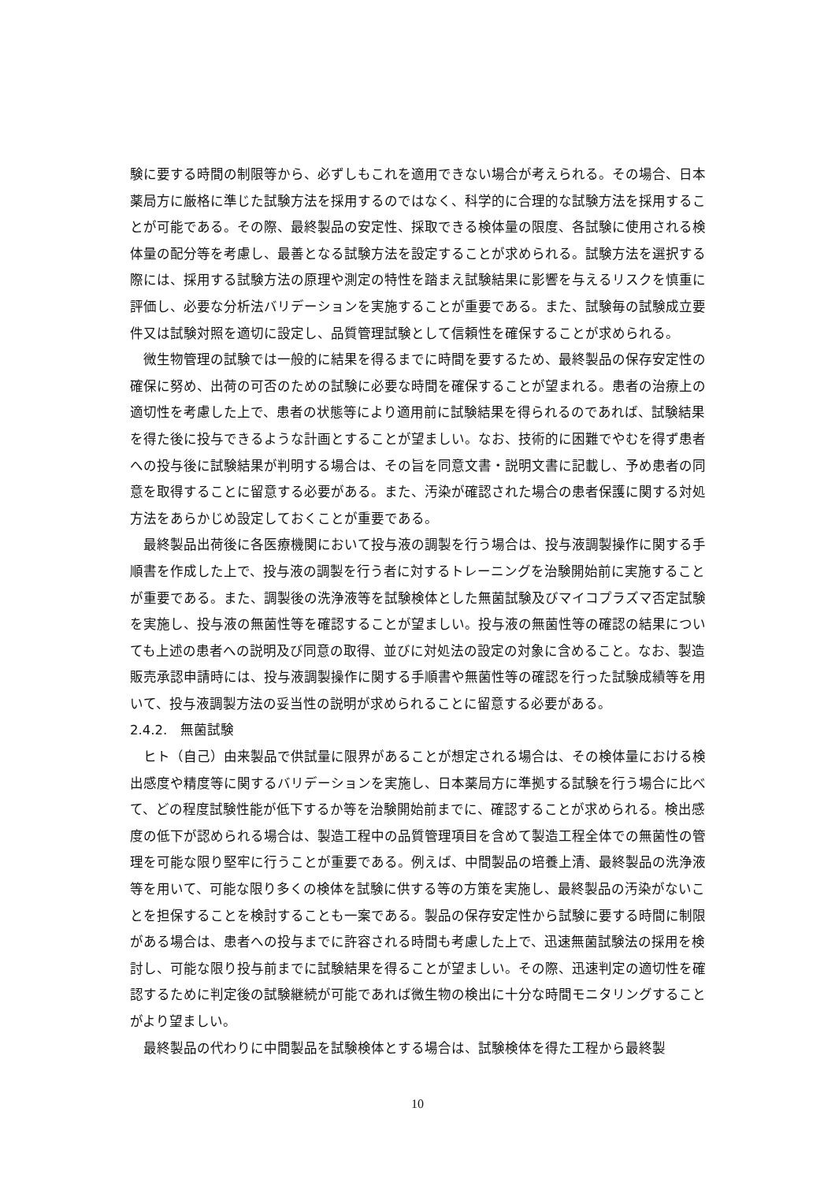験に要する時間の制限等から、必ずしもこれを適用できない場合が考えられる。その場合、日本薬局方に厳格に準じた試験方法を採用するのではなく、科学的に合理的な試験方法を採用することが可能である。その際、最終製品の安定性、採取できる検体量の限度、各試験に使用される検体量の配分等を考慮し、最善となる試験方法を設定することが求められる。試験方法を選択する際には、採用する試験方法の原理や測定の特性を踏まえ試験結果に影響を与えるリスクを慎重に評価し、必要な分析法バリデーションを実施することが重要である。また、試験毎の試験成立要件又は試験対照を適切に設定し、品質管理試験として信頼性を確保することが求められる。
微生物管理の試験では一般的に結果を得るまでに時間を要するため、最終製品の保存安定性の確保に努め、出荷の可否のための試験に必要な時間を確保することが望まれる。患者の治療上の適切性を考慮した上で、患者の状態等により適用前に試験結果を得られるのであれば、試験結果を得た後に投与できるような計画とすることが望ましい。なお、技術的に困難でやむを得ず患者への投与後に試験結果が判明する場合は、その旨を同意文書・説明文書に記載し、予め患者の同意を取得することに留意する必要がある。また、汚染が確認された場合の患者保護に関する対処方法をあらかじめ設定しておくことが重要である。
最終製品出荷後に各医療機関において投与液の調製を行う場合は、投与液調製操作に関する手順書を作成した上で、投与液の調製を行う者に対するトレーニングを治験開始前に実施することが重要である。また、調製後の洗浄液等を試験検体とした無菌試験及びマイコプラズマ否定試験を実施し、投与液の無菌性等を確認することが望ましい。投与液の無菌性等の確認の結果についても上述の患者への説明及び同意の取得、並びに対処法の設定の対象に含めること。なお、製造販売承認申請時には、投与液調製操作に関する手順書や無菌性等の確認を行った試験成績等を用いて、投与液調製方法の妥当性の説明が求められることに留意する必要がある。
2.4.2.　無菌試験
ヒト（自己）由来製品で供試量に限界があることが想定される場合は、その検体量における検出感度や精度等に関するバリデーションを実施し、日本薬局方に準拠する試験を行う場合に比べて、どの程度試験性能が低下するか等を治験開始前までに、確認することが求められる。検出感度の低下が認められる場合は、製造工程中の品質管理項目を含めて製造工程全体での無菌性の管理を可能な限り堅牢に行うことが重要である。例えば、中間製品の培養上清、最終製品の洗浄液等を用いて、可能な限り多くの検体を試験に供する等の方策を実施し、最終製品の汚染がないことを担保することを検討することも一案である。製品の保存安定性から試験に要する時間に制限がある場合は、患者への投与までに許容される時間も考慮した上で、迅速無菌試験法の採用を検討し、可能な限り投与前までに試験結果を得ることが望ましい。その際、迅速判定の適切性を確認するために判定後の試験継続が可能であれば微生物の検出に十分な時間モニタリングすることがより望ましい。
最終製品の代わりに中間製品を試験検体とする場合は、試験検体を得た工程から最終製
10